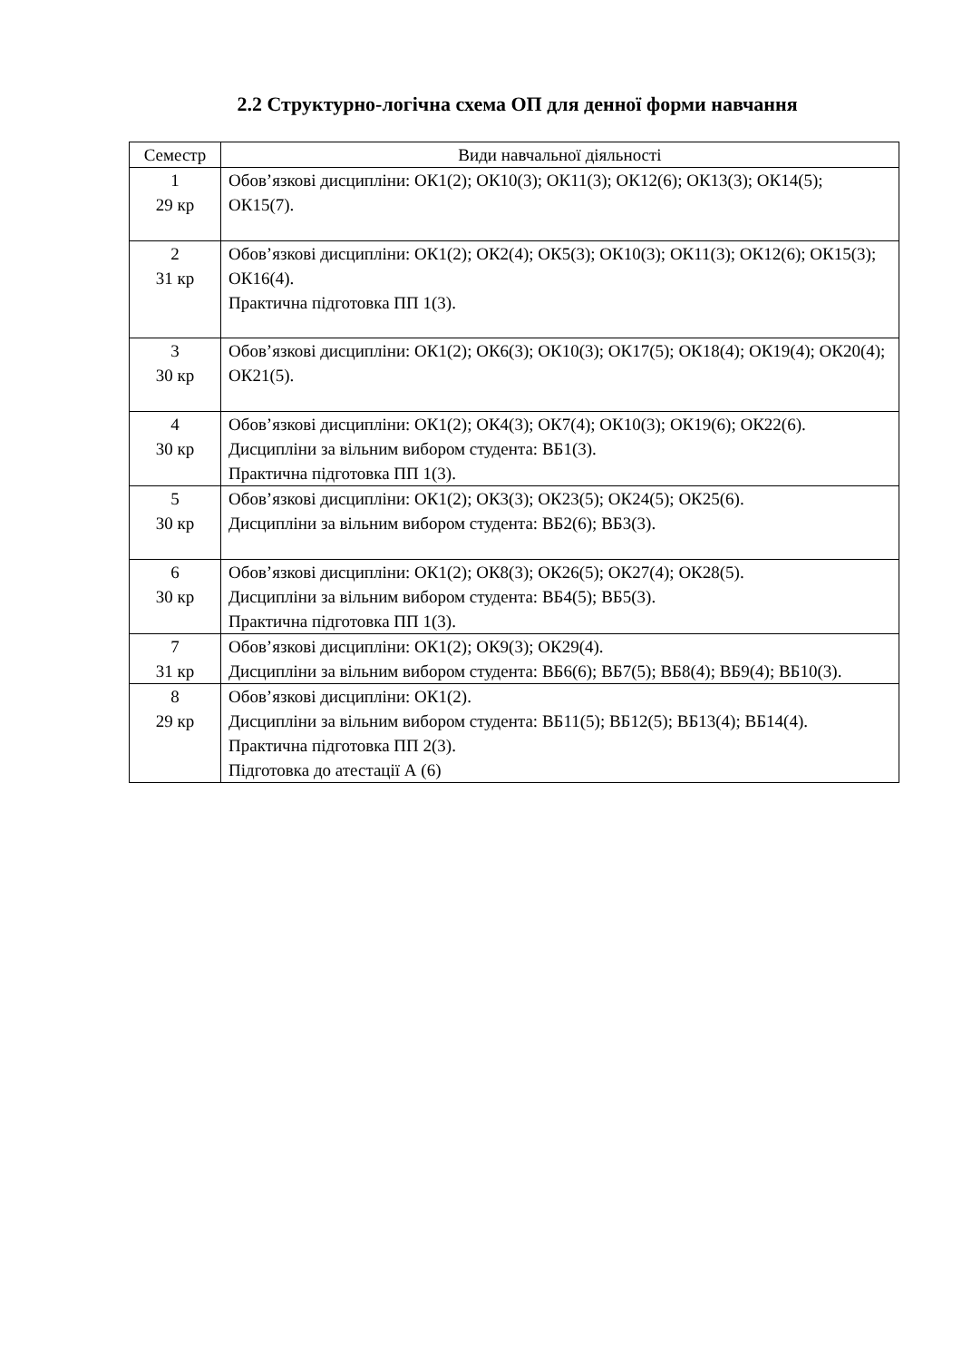2.2 Структурно-логічна схема ОП для денної форми навчання
| Семестр | Види навчальної діяльності |
| --- | --- |
| 1 29 кр | Обов’язкові дисципліни: ОК1(2); ОК10(3); ОК11(3); ОК12(6); ОК13(3); ОК14(5); ОК15(7). |
| 2 31 кр | Обов’язкові дисципліни: ОК1(2); ОК2(4); ОК5(3); ОК10(3); ОК11(3); ОК12(6); ОК15(3); ОК16(4). Практична підготовка ПП 1(3). |
| 3 30 кр | Обов’язкові дисципліни: ОК1(2); ОК6(3); ОК10(3); ОК17(5); ОК18(4); ОК19(4); ОК20(4); ОК21(5). |
| 4 30 кр | Обов’язкові дисципліни: ОК1(2); ОК4(3); ОК7(4); ОК10(3); ОК19(6); ОК22(6). Дисципліни за вільним вибором студента: ВБ1(3). Практична підготовка ПП 1(3). |
| 5 30 кр | Обов’язкові дисципліни: ОК1(2); ОК3(3); ОК23(5); ОК24(5); ОК25(6). Дисципліни за вільним вибором студента: ВБ2(6); ВБ3(3). |
| 6 30 кр | Обов’язкові дисципліни: ОК1(2); ОК8(3); ОК26(5); ОК27(4); ОК28(5). Дисципліни за вільним вибором студента: ВБ4(5); ВБ5(3). Практична підготовка ПП 1(3). |
| 7 31 кр | Обов’язкові дисципліни: ОК1(2); ОК9(3); ОК29(4). Дисципліни за вільним вибором студента: ВБ6(6); ВБ7(5); ВБ8(4); ВБ9(4); ВБ10(3). |
| 8 29 кр | Обов’язкові дисципліни: ОК1(2). Дисципліни за вільним вибором студента: ВБ11(5); ВБ12(5); ВБ13(4); ВБ14(4). Практична підготовка ПП 2(3). Підготовка до атестації А (6) |